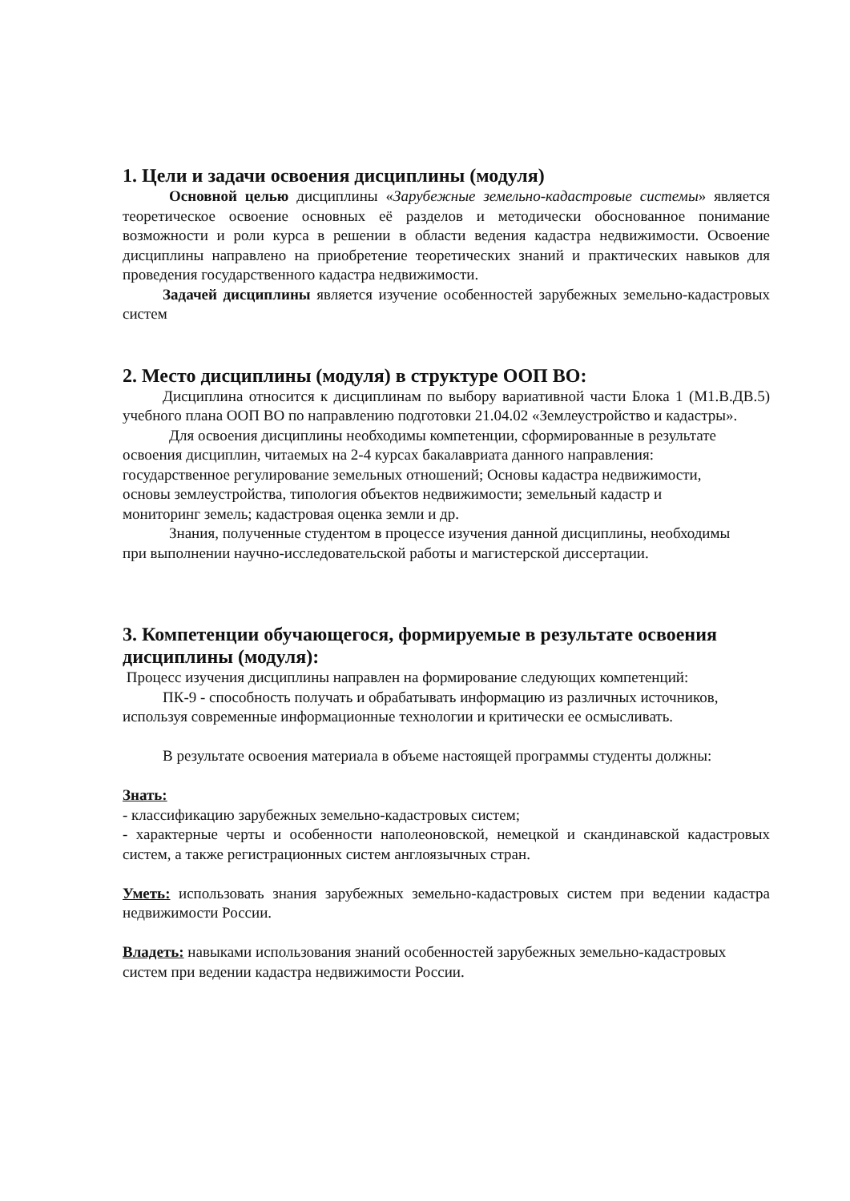1. Цели и задачи освоения дисциплины (модуля)
Основной целью дисциплины «Зарубежные земельно-кадастровые системы» является теоретическое освоение основных её разделов и методически обоснованное понимание возможности и роли курса в решении в области ведения кадастра недвижимости. Освоение дисциплины направлено на приобретение теоретических знаний и практических навыков для проведения государственного кадастра недвижимости.
Задачей дисциплины является изучение особенностей зарубежных земельно-кадастровых систем
2. Место дисциплины (модуля) в структуре ООП ВО:
Дисциплина относится к дисциплинам по выбору вариативной части Блока 1 (М1.В.ДВ.5) учебного плана ООП ВО по направлению подготовки 21.04.02 «Землеустройство и кадастры».
Для освоения дисциплины необходимы компетенции, сформированные в результате освоения дисциплин, читаемых на 2-4 курсах бакалавриата данного направления: государственное регулирование земельных отношений; Основы кадастра недвижимости, основы землеустройства, типология объектов недвижимости; земельный кадастр и мониторинг земель; кадастровая оценка земли и др.
Знания, полученные студентом в процессе изучения данной дисциплины, необходимы при выполнении научно-исследовательской работы и магистерской диссертации.
3. Компетенции обучающегося, формируемые в результате освоения дисциплины (модуля):
Процесс изучения дисциплины направлен на формирование следующих компетенций:
ПК-9 - способность получать и обрабатывать информацию из различных источников, используя современные информационные технологии и критически ее осмысливать.
В результате освоения материала в объеме настоящей программы студенты должны:
Знать:
- классификацию зарубежных земельно-кадастровых систем;
- характерные черты и особенности наполеоновской, немецкой и скандинавской кадастровых систем, а также регистрационных систем англоязычных стран.
Уметь: использовать знания зарубежных земельно-кадастровых систем при ведении кадастра недвижимости России.
Владеть: навыками использования знаний особенностей зарубежных земельно-кадастровых систем при ведении кадастра недвижимости России.